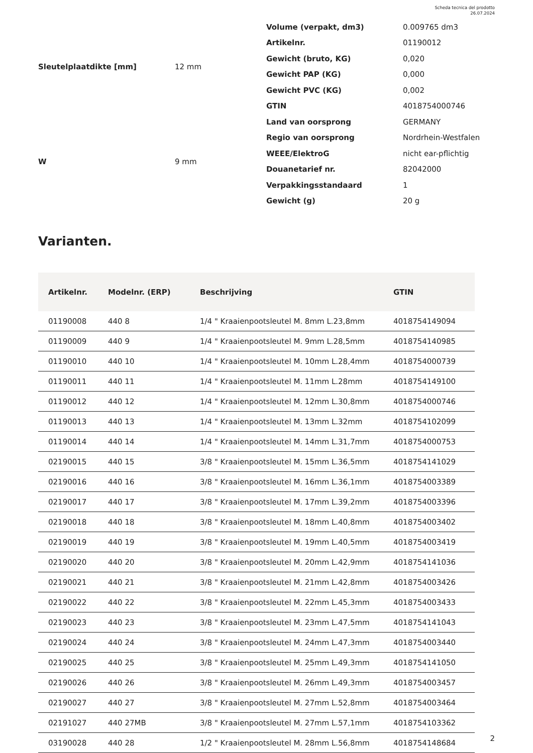Scheda tecnica del prodotto
26.07.2024
| Sleutelplaatdikte [mm] | 12 mm |
| W | 9 mm |
| Volume (verpakt, dm3) | 0.009765 dm3 |
| Artikelnr. | 01190012 |
| Gewicht (bruto, KG) | 0,020 |
| Gewicht PAP (KG) | 0,000 |
| Gewicht PVC (KG) | 0,002 |
| GTIN | 4018754000746 |
| Land van oorsprong | GERMANY |
| Regio van oorsprong | Nordrhein-Westfalen |
| WEEE/ElektroG | nicht ear-pflichtig |
| Douanetarief nr. | 82042000 |
| Verpakkingsstandaard | 1 |
| Gewicht (g) | 20 g |
Varianten.
| Artikelnr. | Modelnr. (ERP) | Beschrijving | GTIN |
| --- | --- | --- | --- |
| 01190008 | 440 8 | 1/4 " Kraaienpootsleutel M. 8mm L.23,8mm | 4018754149094 |
| 01190009 | 440 9 | 1/4 " Kraaienpootsleutel M. 9mm L.28,5mm | 4018754140985 |
| 01190010 | 440 10 | 1/4 " Kraaienpootsleutel M. 10mm L.28,4mm | 4018754000739 |
| 01190011 | 440 11 | 1/4 " Kraaienpootsleutel M. 11mm L.28mm | 4018754149100 |
| 01190012 | 440 12 | 1/4 " Kraaienpootsleutel M. 12mm L.30,8mm | 4018754000746 |
| 01190013 | 440 13 | 1/4 " Kraaienpootsleutel M. 13mm L.32mm | 4018754102099 |
| 01190014 | 440 14 | 1/4 " Kraaienpootsleutel M. 14mm L.31,7mm | 4018754000753 |
| 02190015 | 440 15 | 3/8 " Kraaienpootsleutel M. 15mm L.36,5mm | 4018754141029 |
| 02190016 | 440 16 | 3/8 " Kraaienpootsleutel M. 16mm L.36,1mm | 4018754003389 |
| 02190017 | 440 17 | 3/8 " Kraaienpootsleutel M. 17mm L.39,2mm | 4018754003396 |
| 02190018 | 440 18 | 3/8 " Kraaienpootsleutel M. 18mm L.40,8mm | 4018754003402 |
| 02190019 | 440 19 | 3/8 " Kraaienpootsleutel M. 19mm L.40,5mm | 4018754003419 |
| 02190020 | 440 20 | 3/8 " Kraaienpootsleutel M. 20mm L.42,9mm | 4018754141036 |
| 02190021 | 440 21 | 3/8 " Kraaienpootsleutel M. 21mm L.42,8mm | 4018754003426 |
| 02190022 | 440 22 | 3/8 " Kraaienpootsleutel M. 22mm L.45,3mm | 4018754003433 |
| 02190023 | 440 23 | 3/8 " Kraaienpootsleutel M. 23mm L.47,5mm | 4018754141043 |
| 02190024 | 440 24 | 3/8 " Kraaienpootsleutel M. 24mm L.47,3mm | 4018754003440 |
| 02190025 | 440 25 | 3/8 " Kraaienpootsleutel M. 25mm L.49,3mm | 4018754141050 |
| 02190026 | 440 26 | 3/8 " Kraaienpootsleutel M. 26mm L.49,3mm | 4018754003457 |
| 02190027 | 440 27 | 3/8 " Kraaienpootsleutel M. 27mm L.52,8mm | 4018754003464 |
| 02191027 | 440 27MB | 3/8 " Kraaienpootsleutel M. 27mm L.57,1mm | 4018754103362 |
| 03190028 | 440 28 | 1/2 " Kraaienpootsleutel M. 28mm L.56,8mm | 4018754148684 |
2